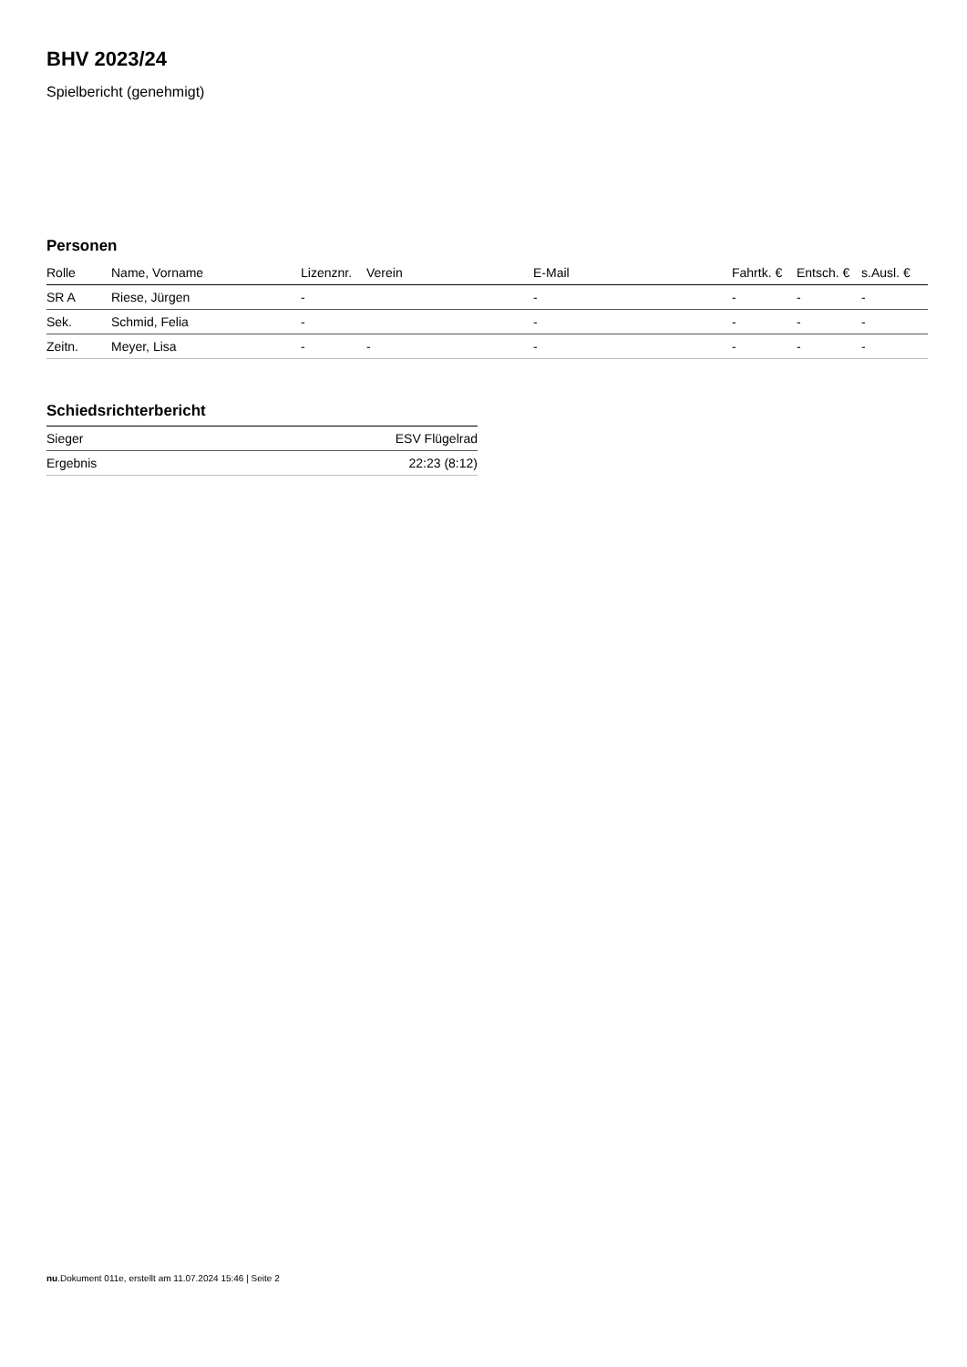BHV 2023/24
Spielbericht (genehmigt)
Personen
| Rolle | Name, Vorname | Lizenznr. | Verein | E-Mail | Fahrtk. € | Entsch. € | s.Ausl. € |
| --- | --- | --- | --- | --- | --- | --- | --- |
| SR A | Riese, Jürgen | - | | - | - | - | - |
| Sek. | Schmid, Felia | - | | - | - | - | - |
| Zeitn. | Meyer, Lisa | - | - | - | - | - | - |
Schiedsrichterbericht
| Sieger | ESV Flügelrad |
| Ergebnis | 22:23 (8:12) |
nu.Dokument 011e, erstellt am 11.07.2024 15:46 | Seite 2